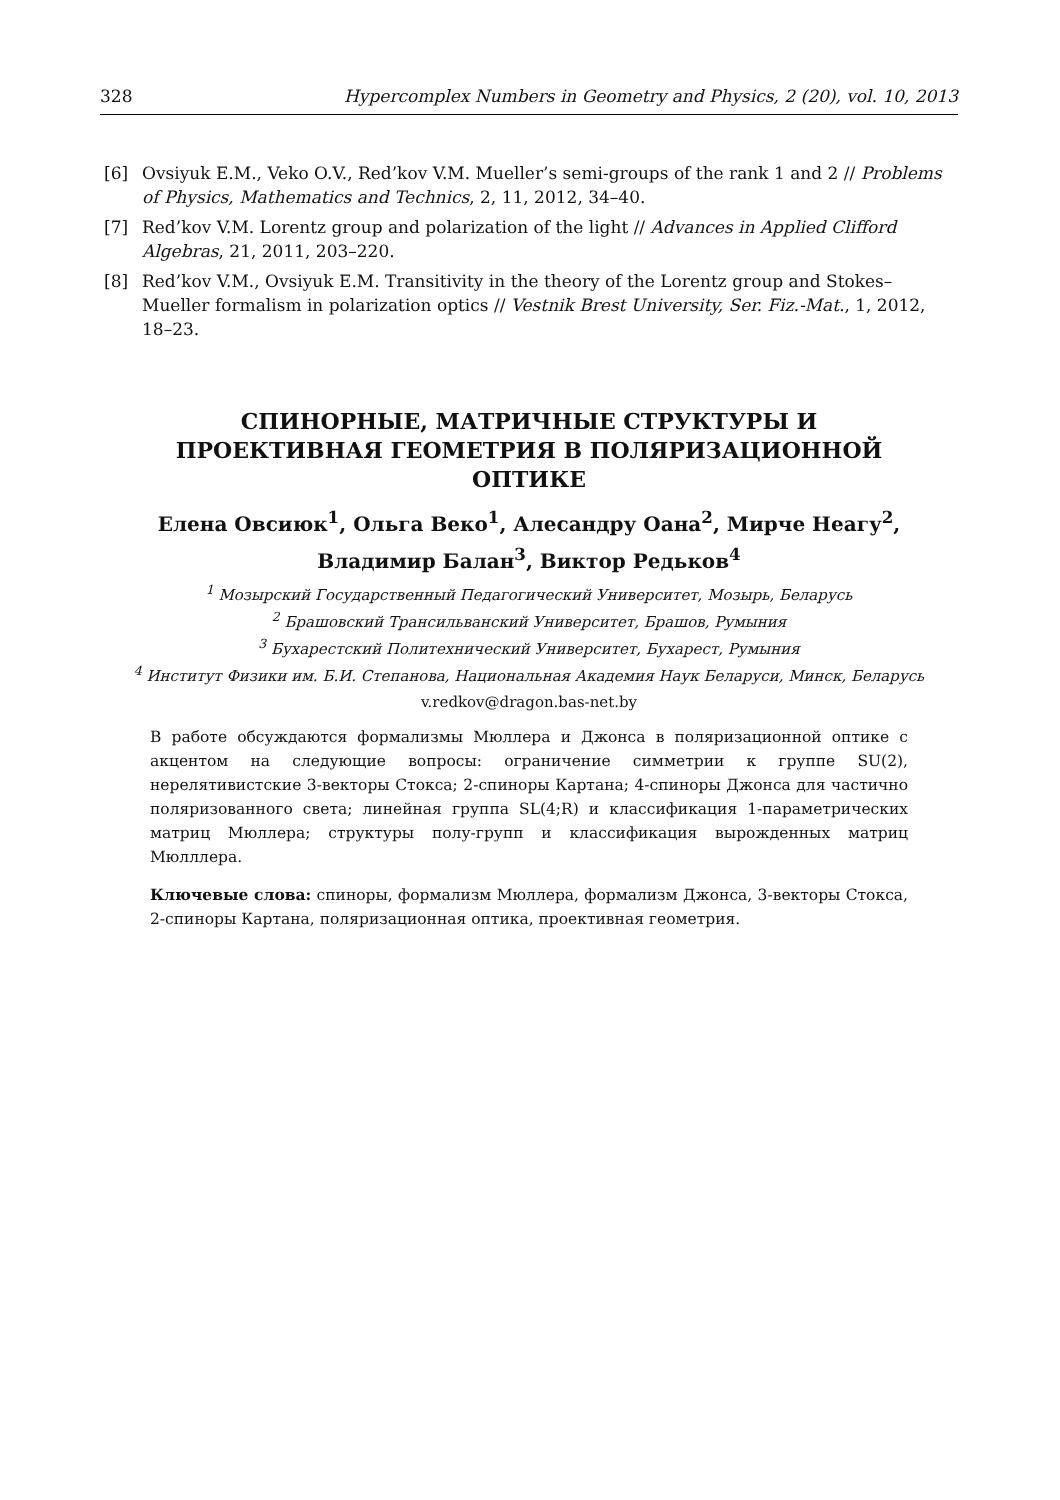328 Hypercomplex Numbers in Geometry and Physics, 2 (20), vol. 10, 2013
[6] Ovsiyuk E.M., Veko O.V., Red’kov V.M. Mueller’s semi-groups of the rank 1 and 2 // Problems of Physics, Mathematics and Technics, 2, 11, 2012, 34–40.
[7] Red’kov V.M. Lorentz group and polarization of the light // Advances in Applied Clifford Algebras, 21, 2011, 203–220.
[8] Red’kov V.M., Ovsiyuk E.M. Transitivity in the theory of the Lorentz group and Stokes–Mueller formalism in polarization optics // Vestnik Brest University, Ser. Fiz.-Mat., 1, 2012, 18–23.
СПИНОРНЫЕ, МАТРИЧНЫЕ СТРУКТУРЫ И ПРОЕКТИВНАЯ ГЕОМЕТРИЯ В ПОЛЯРИЗАЦИОННОЙ ОПТИКЕ
Елена Овсиюк<sup>1</sup>, Ольга Веко<sup>1</sup>, Алесандру Оана<sup>2</sup>, Мирче Неагу<sup>2</sup>, Владимир Балан<sup>3</sup>, Виктор Редьков<sup>4</sup>
<sup>1</sup> Мозырский Государственный Педагогический Университет, Мозырь, Беларусь
<sup>2</sup> Брашовский Трансильванский Университет, Брашов, Румыния
<sup>3</sup> Бухарестский Политехнический Университет, Бухарест, Румыния
<sup>4</sup> Институт Физики им. Б.И. Степанова, Национальная Академия Наук Беларуси, Минск, Беларусь
v.redkov@dragon.bas-net.by
В работе обсуждаются формализмы Мюллера и Джонса в поляризационной оптике с акцентом на следующие вопросы: ограничение симметрии к группе SU(2), нерелятивистские 3-векторы Стокса; 2-спиноры Картана; 4-спиноры Джонса для частично поляризованного света; линейная группа SL(4;R) и классификация 1-параметрических матриц Мюллера; структуры полу-групп и классификация вырожденных матриц Мюлллера.
Ключевые слова: спиноры, формализм Мюллера, формализм Джонса, 3-векторы Стокса, 2-спиноры Картана, поляризационная оптика, проективная геометрия.